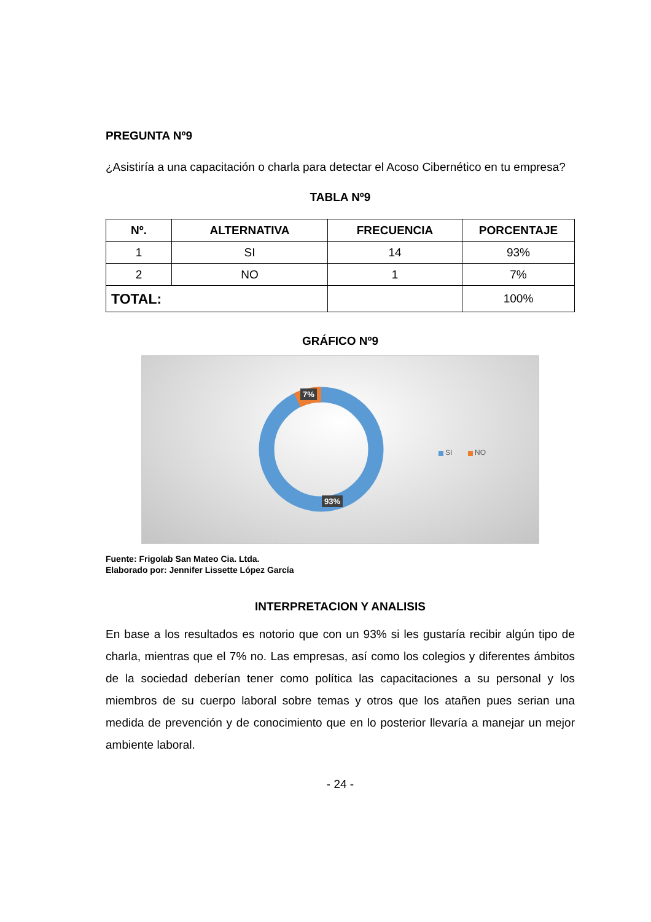PREGUNTA Nº9
¿Asistiría a una capacitación o charla para detectar el Acoso Cibernético en tu empresa?
TABLA Nº9
| Nº. | ALTERNATIVA | FRECUENCIA | PORCENTAJE |
| --- | --- | --- | --- |
| 1 | SI | 14 | 93% |
| 2 | NO | 1 | 7% |
| TOTAL: | | | 100% |
GRÁFICO Nº9
7%
93%
SI NO
Fuente: Frigolab San Mateo Cia. Ltda.
Elaborado por: Jennifer Lissette López García
INTERPRETACION Y ANALISIS
En base a los resultados es notorio que con un 93% si les gustaría recibir algún tipo de charla, mientras que el 7% no. Las empresas, así como los colegios y diferentes ámbitos de la sociedad deberían tener como política las capacitaciones a su personal y los miembros de su cuerpo laboral sobre temas y otros que los atañen pues serian una medida de prevención y de conocimiento que en lo posterior llevaría a manejar un mejor ambiente laboral.
- 24 -